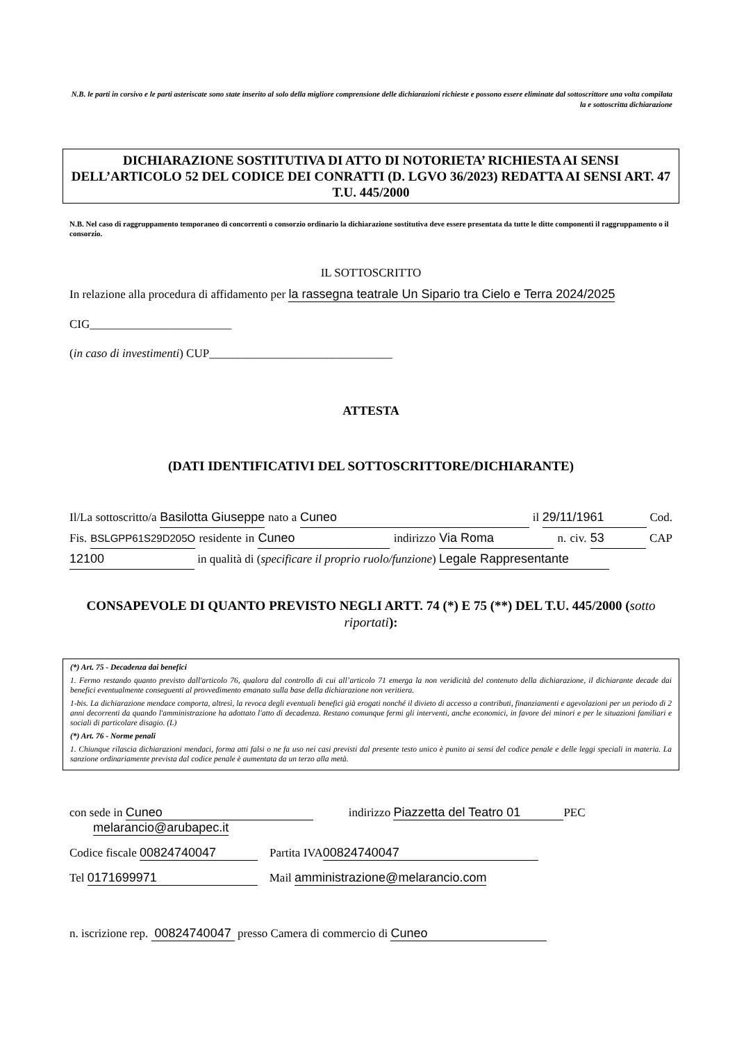N.B. le parti in corsivo e le parti asteriscate sono state inserito al solo della migliore comprensione delle dichiarazioni richieste e possono essere eliminate dal sottoscrittore una volta compilata la e sottoscritta dichiarazione
DICHIARAZIONE SOSTITUTIVA DI ATTO DI NOTORIETA’ RICHIESTA AI SENSI DELL’ARTICOLO 52 DEL CODICE DEI CONRATTI (D. LGVO 36/2023) REDATTA AI SENSI ART. 47 T.U. 445/2000
N.B. Nel caso di raggruppamento temporaneo di concorrenti o consorzio ordinario la dichiarazione sostitutiva deve essere presentata da tutte le ditte componenti il raggruppamento o il consorzio.
IL SOTTOSCRITTO
In relazione alla procedura di affidamento per la rassegna teatrale Un Sipario tra Cielo e Terra 2024/2025
CIG________________________
(in caso di investimenti) CUP_______________________________
ATTESTA
(DATI IDENTIFICATIVI DEL SOTTOSCRITTORE/DICHIARANTE)
Il/La sottoscritto/a Basilotta Giuseppe nato a Cuneo il 29/11/1961 Cod. Fis. BSLGPP61S29D205O residente in Cuneo indirizzo Via Roma n. civ. 53 CAP 12100 in qualità di (specificare il proprio ruolo/funzione) Legale Rappresentante
CONSAPEVOLE DI QUANTO PREVISTO NEGLI ARTT. 74 (*) E 75 (**) DEL T.U. 445/2000 (sotto riportati):
(*) Art. 75 - Decadenza dai benefici
1. Fermo restando quanto previsto dall'articolo 76, qualora dal controllo di cui all’articolo 71 emerga la non veridicità del contenuto della dichiarazione, il dichiarante decade dai benefici eventualmente conseguenti al provvedimento emanato sulla base della dichiarazione non veritiera.
1-bis. La dichiarazione mendace comporta, altresì, la revoca degli eventuali benefici già erogati nonché il divieto di accesso a contributi, finanziamenti e agevolazioni per un periodo di 2 anni decorrenti da quando l'amministrazione ha adottato l'atto di decadenza. Restano comunque fermi gli interventi, anche economici, in favore dei minori e per le situazioni familiari e sociali di particolare disagio. (L)
(*) Art. 76 - Norme penali
1. Chiunque rilascia dichiarazioni mendaci, forma atti falsi o ne fa uso nei casi previsti dal presente testo unico è punito ai sensi del codice penale e delle leggi speciali in materia. La sanzione ordinariamente prevista dal codice penale è aumentata da un terzo alla metà.
con sede in Cuneo indirizzo Piazzetta del Teatro 01 PEC
melarancio@arubapec.it
Codice fiscale 00824740047 Partita IVA 00824740047
Tel 0171699971 Mail amministrazione@melarancio.com
n. iscrizione rep. 00824740047 presso Camera di commercio di Cuneo